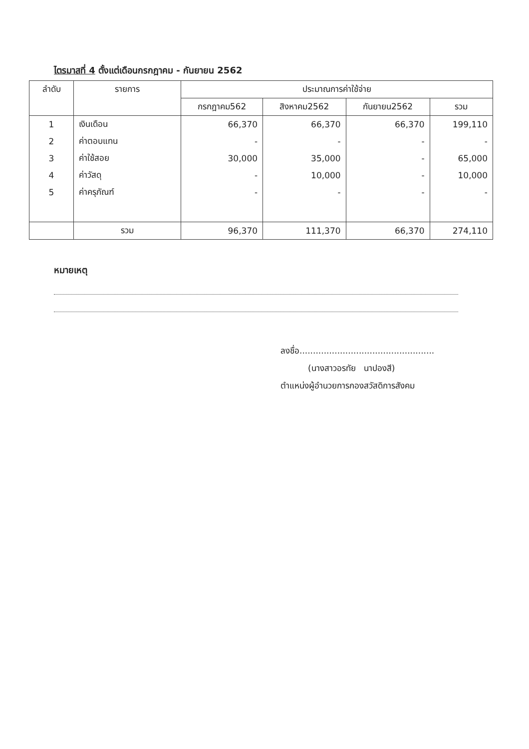ไตรมาสที่ 4 ตั้งแต่เดือนกรกฎาคม - กันยายน 2562
| ลำดับ | รายการ | ประมาณการค่าใช้จ่าย | | | |
| --- | --- | --- | --- | --- | --- |
| | | กรกฎาคม562 | สิงหาคม2562 | กันยายน2562 | รวม |
| 1 | เงินเดือน | 66,370 | 66,370 | 66,370 | 199,110 |
| 2 | ค่าตอบแทน | - | - | - | - |
| 3 | ค่าใช้สอย | 30,000 | 35,000 | - | 65,000 |
| 4 | ค่าวัสดุ | - | 10,000 | - | 10,000 |
| 5 | ค่าครุภัณฑ์ | - | - | - | - |
| | รวม | 96,370 | 111,370 | 66,370 | 274,110 |
หมายเหตุ
ลงชื่อ..................................................
(นางสาวอรทัย นาปองสี)
ตำแหน่งผู้อำนวยการกองสวัสดิการสังคม